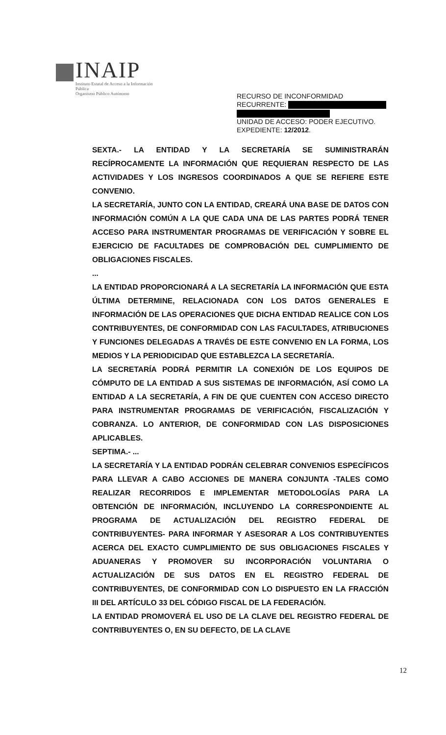INAIP
Instituto Estatal de Acceso a la Información Pública
Organismo Público Autónomo
RECURSO DE INCONFORMIDAD
RECURRENTE:
UNIDAD DE ACCESO: PODER EJECUTIVO.
EXPEDIENTE: 12/2012.
SEXTA.- LA ENTIDAD Y LA SECRETARÍA SE SUMINISTRARÁN RECÍPROCAMENTE LA INFORMACIÓN QUE REQUIERAN RESPECTO DE LAS ACTIVIDADES Y LOS INGRESOS COORDINADOS A QUE SE REFIERE ESTE CONVENIO.
LA SECRETARÍA, JUNTO CON LA ENTIDAD, CREARÁ UNA BASE DE DATOS CON INFORMACIÓN COMÚN A LA QUE CADA UNA DE LAS PARTES PODRÁ TENER ACCESO PARA INSTRUMENTAR PROGRAMAS DE VERIFICACIÓN Y SOBRE EL EJERCICIO DE FACULTADES DE COMPROBACIÓN DEL CUMPLIMIENTO DE OBLIGACIONES FISCALES.
...
LA ENTIDAD PROPORCIONARÁ A LA SECRETARÍA LA INFORMACIÓN QUE ESTA ÚLTIMA DETERMINE, RELACIONADA CON LOS DATOS GENERALES E INFORMACIÓN DE LAS OPERACIONES QUE DICHA ENTIDAD REALICE CON LOS CONTRIBUYENTES, DE CONFORMIDAD CON LAS FACULTADES, ATRIBUCIONES Y FUNCIONES DELEGADAS A TRAVÉS DE ESTE CONVENIO EN LA FORMA, LOS MEDIOS Y LA PERIODICIDAD QUE ESTABLEZCA LA SECRETARÍA.
LA SECRETARÍA PODRÁ PERMITIR LA CONEXIÓN DE LOS EQUIPOS DE CÓMPUTO DE LA ENTIDAD A SUS SISTEMAS DE INFORMACIÓN, ASÍ COMO LA ENTIDAD A LA SECRETARÍA, A FIN DE QUE CUENTEN CON ACCESO DIRECTO PARA INSTRUMENTAR PROGRAMAS DE VERIFICACIÓN, FISCALIZACIÓN Y COBRANZA. LO ANTERIOR, DE CONFORMIDAD CON LAS DISPOSICIONES APLICABLES.
SEPTIMA.- ...
LA SECRETARÍA Y LA ENTIDAD PODRÁN CELEBRAR CONVENIOS ESPECÍFICOS PARA LLEVAR A CABO ACCIONES DE MANERA CONJUNTA -TALES COMO REALIZAR RECORRIDOS E IMPLEMENTAR METODOLOGÍAS PARA LA OBTENCIÓN DE INFORMACIÓN, INCLUYENDO LA CORRESPONDIENTE AL PROGRAMA DE ACTUALIZACIÓN DEL REGISTRO FEDERAL DE CONTRIBUYENTES- PARA INFORMAR Y ASESORAR A LOS CONTRIBUYENTES ACERCA DEL EXACTO CUMPLIMIENTO DE SUS OBLIGACIONES FISCALES Y ADUANERAS Y PROMOVER SU INCORPORACIÓN VOLUNTARIA O ACTUALIZACIÓN DE SUS DATOS EN EL REGISTRO FEDERAL DE CONTRIBUYENTES, DE CONFORMIDAD CON LO DISPUESTO EN LA FRACCIÓN III DEL ARTÍCULO 33 DEL CÓDIGO FISCAL DE LA FEDERACIÓN.
LA ENTIDAD PROMOVERÁ EL USO DE LA CLAVE DEL REGISTRO FEDERAL DE CONTRIBUYENTES O, EN SU DEFECTO, DE LA CLAVE
12